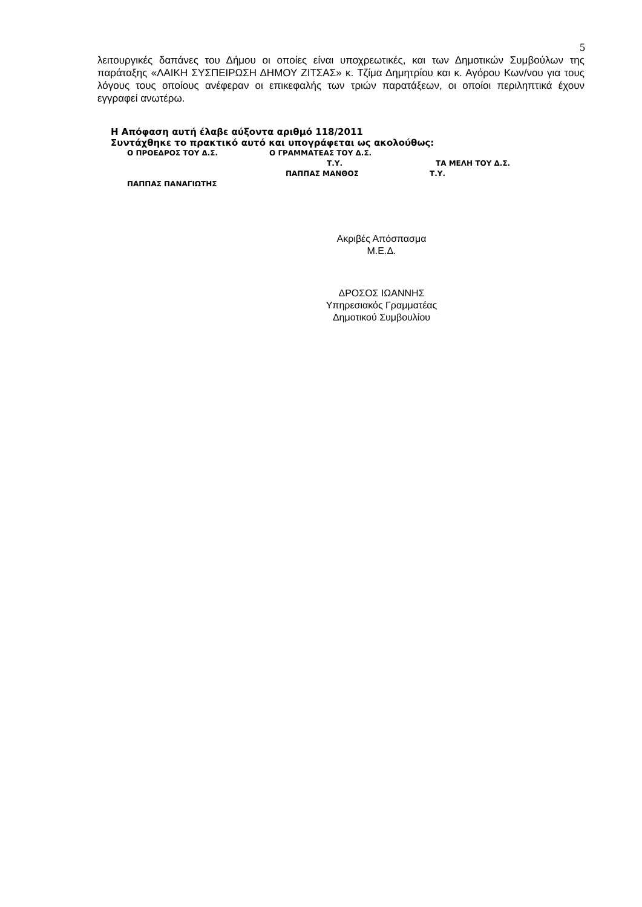5
λειτουργικές δαπάνες του Δήμου οι οποίες είναι υποχρεωτικές, και των Δημοτικών Συμβούλων της παράταξης «ΛΑΙΚΗ ΣΥΣΠΕΙΡΩΣΗ ΔΗΜΟΥ ΖΙΤΣΑΣ» κ. Τζίμα Δημητρίου και κ. Αγόρου Κων/νου για τους λόγους τους οποίους ανέφεραν οι επικεφαλής των τριών παρατάξεων, οι οποίοι περιληπτικά έχουν εγγραφεί ανωτέρω.
Η Απόφαση αυτή έλαβε αύξοντα αριθμό 118/2011
Συντάχθηκε το πρακτικό αυτό και υπογράφεται ως ακολούθως:
Ο ΠΡΟΕΔΡΟΣ ΤΟΥ Δ.Σ. Ο ΓΡΑΜΜΑΤΕΑΣ ΤΟΥ Δ.Σ.
Τ.Υ. ΤΑ ΜΕΛΗ ΤΟΥ Δ.Σ.
ΠΑΠΠΑΣ ΜΑΝΘΟΣ Τ.Υ.
ΠΑΠΠΑΣ ΠΑΝΑΓΙΩΤΗΣ
Ακριβές Απόσπασμα
Μ.Ε.Δ.
ΔΡΟΣΟΣ ΙΩΑΝΝΗΣ
Υπηρεσιακός Γραμματέας
Δημοτικού Συμβουλίου